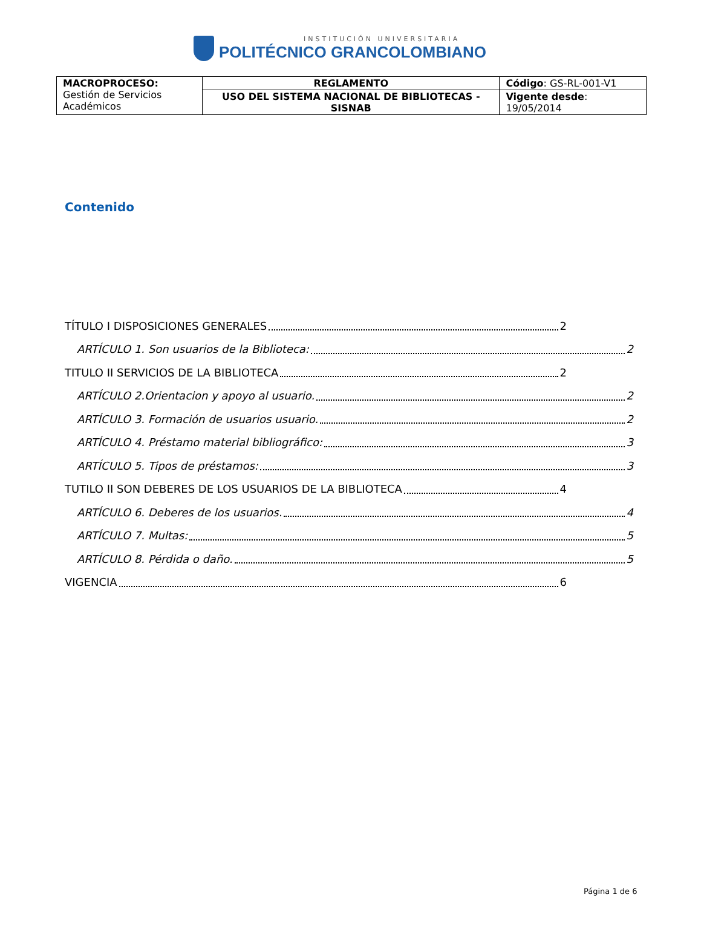INSTITUCIÓN UNIVERSITARIA
POLITÉCNICO GRANCOLOMBIANO
| MACROPROCESO: Gestión de Servicios Académicos | REGLAMENTO | Código : GS-RL-001-V1 |
| | USO DEL SISTEMA NACIONAL DE BIBLIOTECAS - SISNAB | Vigente desde : 19/05/2014 |
Contenido
TÍTULO I DISPOSICIONES GENERALES 2
ARTÍCULO 1. Son usuarios de la Biblioteca: 2
TITULO II SERVICIOS DE LA BIBLIOTECA 2
ARTÍCULO 2.Orientacion y apoyo al usuario. 2
ARTÍCULO 3. Formación de usuarios usuario. 2
ARTÍCULO 4. Préstamo material bibliográfico: 3
ARTÍCULO 5. Tipos de préstamos: 3
TUTILO II SON DEBERES DE LOS USUARIOS DE LA BIBLIOTECA 4
ARTÍCULO 6. Deberes de los usuarios. 4
ARTÍCULO 7. Multas: 5
ARTÍCULO 8. Pérdida o daño. 5
VIGENCIA 6
Página 1 de 6